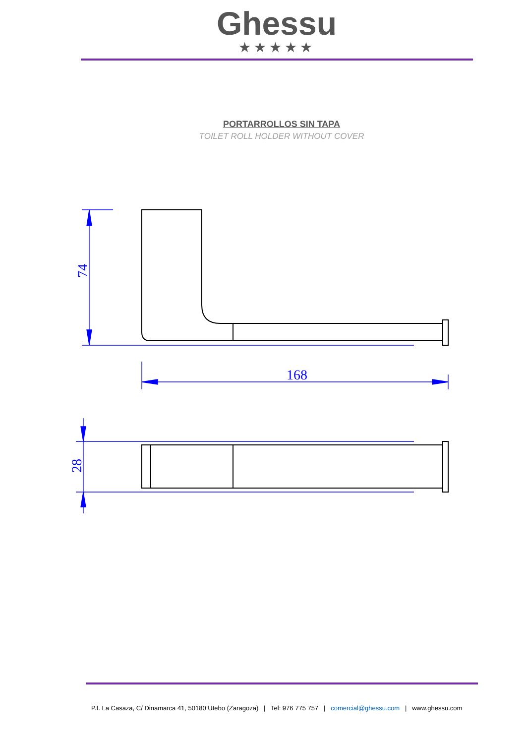Ghessu
★★★★★
PORTARROLLOS SIN TAPA
TOILET ROLL HOLDER WITHOUT COVER
168
74
28
P.I. La Casaza, C/ Dinamarca 41, 50180 Utebo (Zaragoza) | Tel: 976 775 757 | comercial@ghessu.com | www.ghessu.com